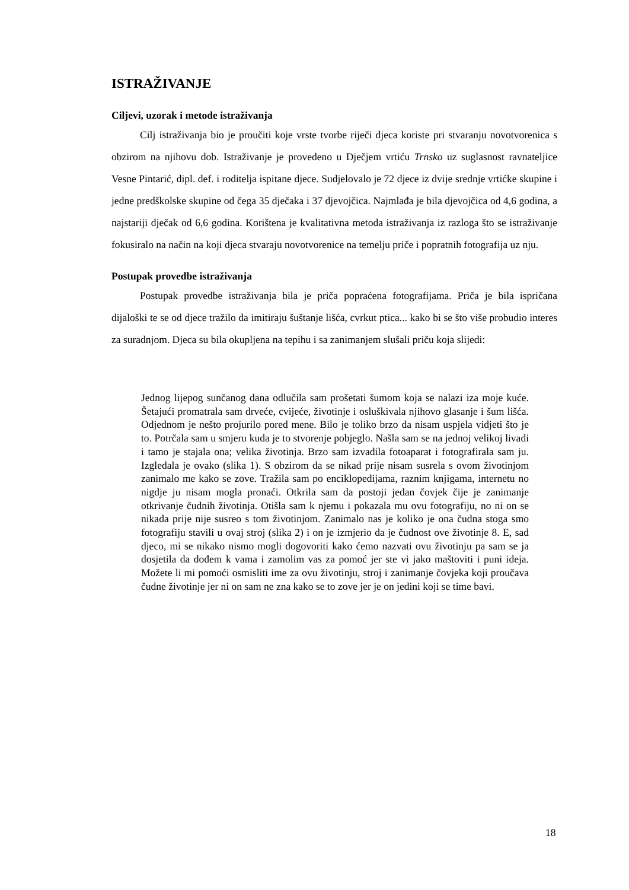ISTRAŽIVANJE
Ciljevi, uzorak i metode istraživanja
Cilj istraživanja bio je proučiti koje vrste tvorbe riječi djeca koriste pri stvaranju novotvorenica s obzirom na njihovu dob. Istraživanje je provedeno u Dječjem vrtiću Trnsko uz suglasnost ravnateljice Vesne Pintarić, dipl. def. i roditelja ispitane djece. Sudjelovalo je 72 djece iz dvije srednje vrtićke skupine i jedne predškolske skupine od čega 35 dječaka i 37 djevojčica. Najmlađa je bila djevojčica od 4,6 godina, a najstariji dječak od 6,6 godina. Korištena je kvalitativna metoda istraživanja iz razloga što se istraživanje fokusiralo na način na koji djeca stvaraju novotvorenice na temelju priče i popratnih fotografija uz nju.
Postupak provedbe istraživanja
Postupak provedbe istraživanja bila je priča popraćena fotografijama. Priča je bila ispričana dijaloški te se od djece tražilo da imitiraju šuštanje lišća, cvrkut ptica... kako bi se što više probudio interes za suradnjom. Djeca su bila okupljena na tepihu i sa zanimanjem slušali priču koja slijedi:
Jednog lijepog sunčanog dana odlučila sam prošetati šumom koja se nalazi iza moje kuće. Šetajući promatrala sam drveće, cvijeće, životinje i osluškivala njihovo glasanje i šum lišća. Odjednom je nešto projurilo pored mene. Bilo je toliko brzo da nisam uspjela vidjeti što je to. Potrčala sam u smjeru kuda je to stvorenje pobjeglo. Našla sam se na jednoj velikoj livadi i tamo je stajala ona; velika životinja. Brzo sam izvadila fotoaparat i fotografirala sam ju. Izgledala je ovako (slika 1). S obzirom da se nikad prije nisam susrela s ovom životinjom zanimalo me kako se zove. Tražila sam po enciklopedijama, raznim knjigama, internetu no nigdje ju nisam mogla pronaći. Otkrila sam da postoji jedan čovjek čije je zanimanje otkrivanje čudnih životinja. Otišla sam k njemu i pokazala mu ovu fotografiju, no ni on se nikada prije nije susreo s tom životinjom. Zanimalo nas je koliko je ona čudna stoga smo fotografiju stavili u ovaj stroj (slika 2) i on je izmjerio da je čudnost ove životinje 8. E, sad djeco, mi se nikako nismo mogli dogovoriti kako ćemo nazvati ovu životinju pa sam se ja dosjetila da dođem k vama i zamolim vas za pomoć jer ste vi jako maštoviti i puni ideja. Možete li mi pomoći osmisliti ime za ovu životinju, stroj i zanimanje čovjeka koji proučava čudne životinje jer ni on sam ne zna kako se to zove jer je on jedini koji se time bavi.
18